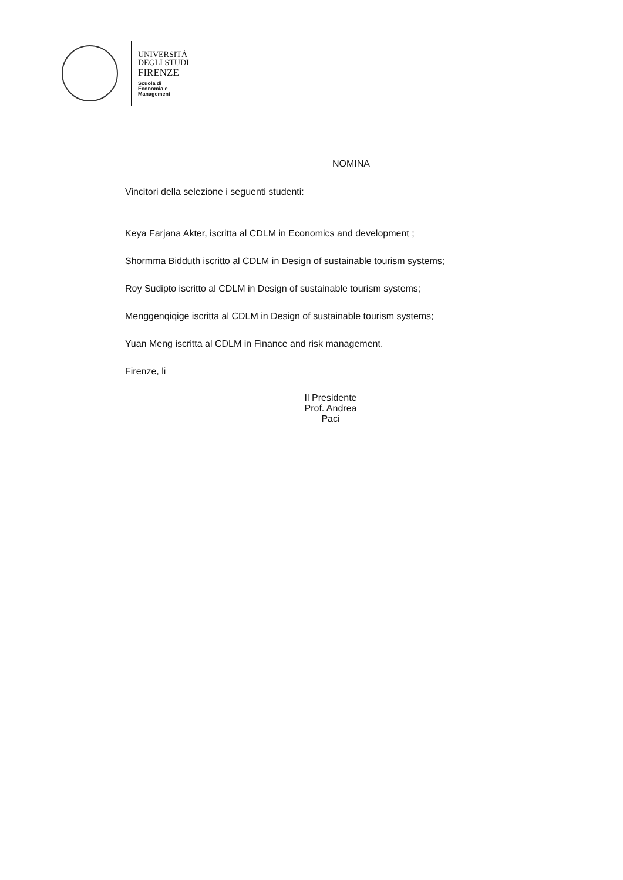UNIVERSITÀ
DEGLI STUDI
FIRENZE
Scuola di
Economia e
Management
NOMINA
Vincitori della selezione i seguenti studenti:
Keya Farjana Akter, iscritta al CDLM in Economics and development ;
Shormma Bidduth iscritto al CDLM in Design of sustainable tourism systems;
Roy Sudipto iscritto al CDLM in Design of sustainable tourism systems;
Menggenqiqige iscritta al CDLM in Design of sustainable tourism systems;
Yuan Meng iscritta al CDLM in Finance and risk management.
Firenze, li
Il Presidente
Prof. Andrea Paci